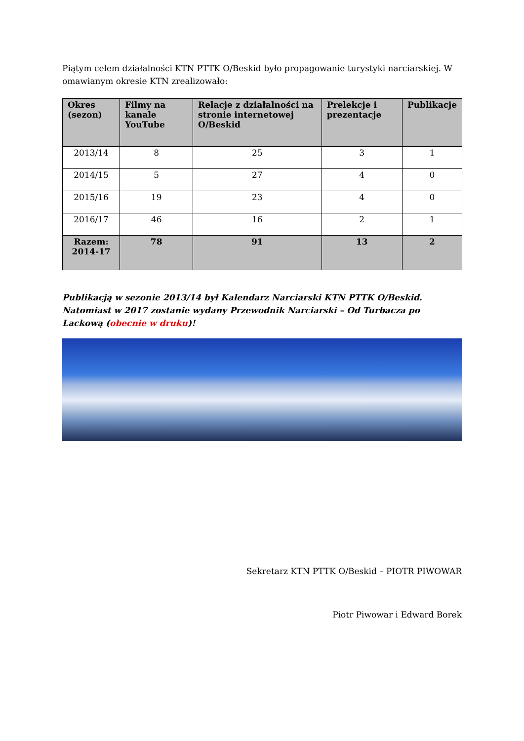Piątym celem działalności KTN PTTK O/Beskid było propagowanie turystyki narciarskiej. W omawianym okresie KTN zrealizowało:
| Okres (sezon) | Filmy na kanale YouTube | Relacje z działalności na stronie internetowej O/Beskid | Prelekcje i prezentacje | Publikacje |
| --- | --- | --- | --- | --- |
| 2013/14 | 8 | 25 | 3 | 1 |
| 2014/15 | 5 | 27 | 4 | 0 |
| 2015/16 | 19 | 23 | 4 | 0 |
| 2016/17 | 46 | 16 | 2 | 1 |
| Razem: 2014-17 | 78 | 91 | 13 | 2 |
Publikacją w sezonie 2013/14 był Kalendarz Narciarski KTN PTTK O/Beskid. Natomiast w 2017 zostanie wydany Przewodnik Narciarski – Od Turbacza po Lackową (obecnie w druku)!
Sekretarz KTN PTTK O/Beskid – PIOTR PIWOWAR
Piotr Piwowar i Edward Borek